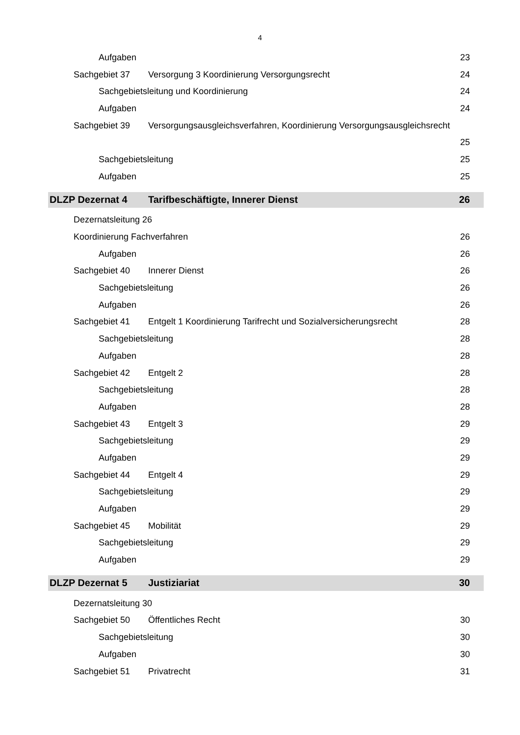4
Aufgaben 23
Sachgebiet 37 Versorgung 3 Koordinierung Versorgungsrecht 24
Sachgebietsleitung und Koordinierung 24
Aufgaben 24
Sachgebiet 39 Versorgungsausgleichsverfahren, Koordinierung Versorgungsausgleichsrecht
25
Sachgebietsleitung 25
Aufgaben 25
DLZP Dezernat 4 Tarifbeschäftigte, Innerer Dienst 26
Dezernatsleitung 26
Koordinierung Fachverfahren 26
Aufgaben 26
Sachgebiet 40 Innerer Dienst 26
Sachgebietsleitung 26
Aufgaben 26
Sachgebiet 41 Entgelt 1 Koordinierung Tarifrecht und Sozialversicherungsrecht 28
Sachgebietsleitung 28
Aufgaben 28
Sachgebiet 42 Entgelt 2 28
Sachgebietsleitung 28
Aufgaben 28
Sachgebiet 43 Entgelt 3 29
Sachgebietsleitung 29
Aufgaben 29
Sachgebiet 44 Entgelt 4 29
Sachgebietsleitung 29
Aufgaben 29
Sachgebiet 45 Mobilität 29
Sachgebietsleitung 29
Aufgaben 29
DLZP Dezernat 5 Justiziariat 30
Dezernatsleitung 30
Sachgebiet 50 Öffentliches Recht 30
Sachgebietsleitung 30
Aufgaben 30
Sachgebiet 51 Privatrecht 31